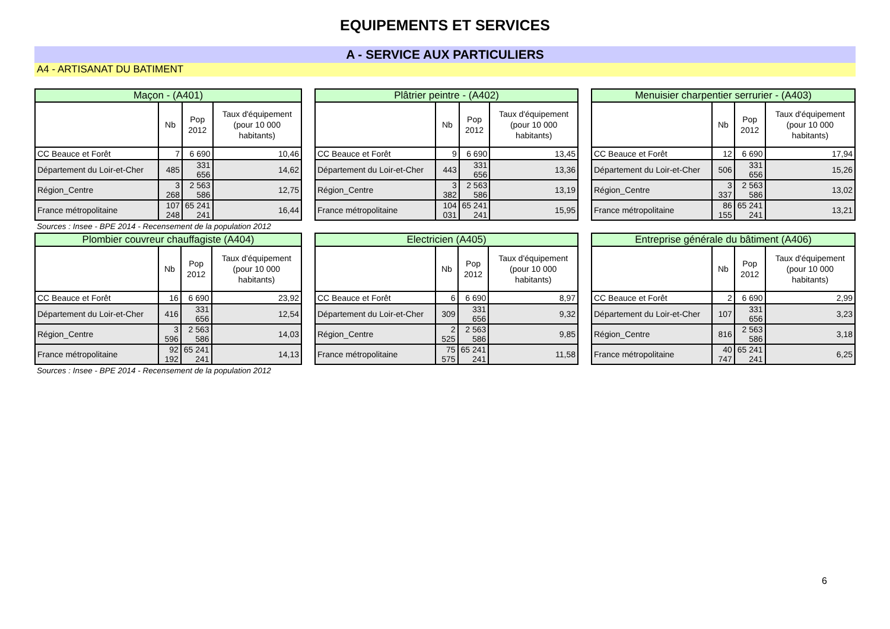EQUIPEMENTS ET SERVICES
A - SERVICE AUX PARTICULIERS
A4 - ARTISANAT DU BATIMENT
| Maçon - (A401) | | | |
| --- | --- | --- | --- |
| | Nb | Pop 2012 | Taux d'équipement (pour 10 000 habitants) |
| CC Beauce et Forêt | 7 | 6 690 | 10,46 |
| Département du Loir-et-Cher | 485 | 331 656 | 14,62 |
| Région_Centre | 3 268 | 2 563 586 | 12,75 |
| France métropolitaine | 107 248 | 65 241 241 | 16,44 |
| Plâtrier peintre - (A402) | | | |
| --- | --- | --- | --- |
| | Nb | Pop 2012 | Taux d'équipement (pour 10 000 habitants) |
| CC Beauce et Forêt | 9 | 6 690 | 13,45 |
| Département du Loir-et-Cher | 443 | 331 656 | 13,36 |
| Région_Centre | 3 382 | 2 563 586 | 13,19 |
| France métropolitaine | 104 031 | 65 241 241 | 15,95 |
| Menuisier charpentier serrurier - (A403) | | | |
| --- | --- | --- | --- |
| | Nb | Pop 2012 | Taux d'équipement (pour 10 000 habitants) |
| CC Beauce et Forêt | 12 | 6 690 | 17,94 |
| Département du Loir-et-Cher | 506 | 331 656 | 15,26 |
| Région_Centre | 3 337 | 2 563 586 | 13,02 |
| France métropolitaine | 86 155 | 65 241 241 | 13,21 |
Sources : Insee - BPE 2014 - Recensement de la population 2012
| Plombier couvreur chauffagiste (A404) | | | |
| --- | --- | --- | --- |
| | Nb | Pop 2012 | Taux d'équipement (pour 10 000 habitants) |
| CC Beauce et Forêt | 16 | 6 690 | 23,92 |
| Département du Loir-et-Cher | 416 | 331 656 | 12,54 |
| Région_Centre | 3 596 | 2 563 586 | 14,03 |
| France métropolitaine | 92 192 | 65 241 241 | 14,13 |
| Electricien (A405) | | | |
| --- | --- | --- | --- |
| | Nb | Pop 2012 | Taux d'équipement (pour 10 000 habitants) |
| CC Beauce et Forêt | 6 | 6 690 | 8,97 |
| Département du Loir-et-Cher | 309 | 331 656 | 9,32 |
| Région_Centre | 2 525 | 2 563 586 | 9,85 |
| France métropolitaine | 75 575 | 65 241 241 | 11,58 |
| Entreprise générale du bâtiment (A406) | | | |
| --- | --- | --- | --- |
| | Nb | Pop 2012 | Taux d'équipement (pour 10 000 habitants) |
| CC Beauce et Forêt | 2 | 6 690 | 2,99 |
| Département du Loir-et-Cher | 107 | 331 656 | 3,23 |
| Région_Centre | 816 | 2 563 586 | 3,18 |
| France métropolitaine | 40 747 | 65 241 241 | 6,25 |
Sources : Insee - BPE 2014 - Recensement de la population 2012
6